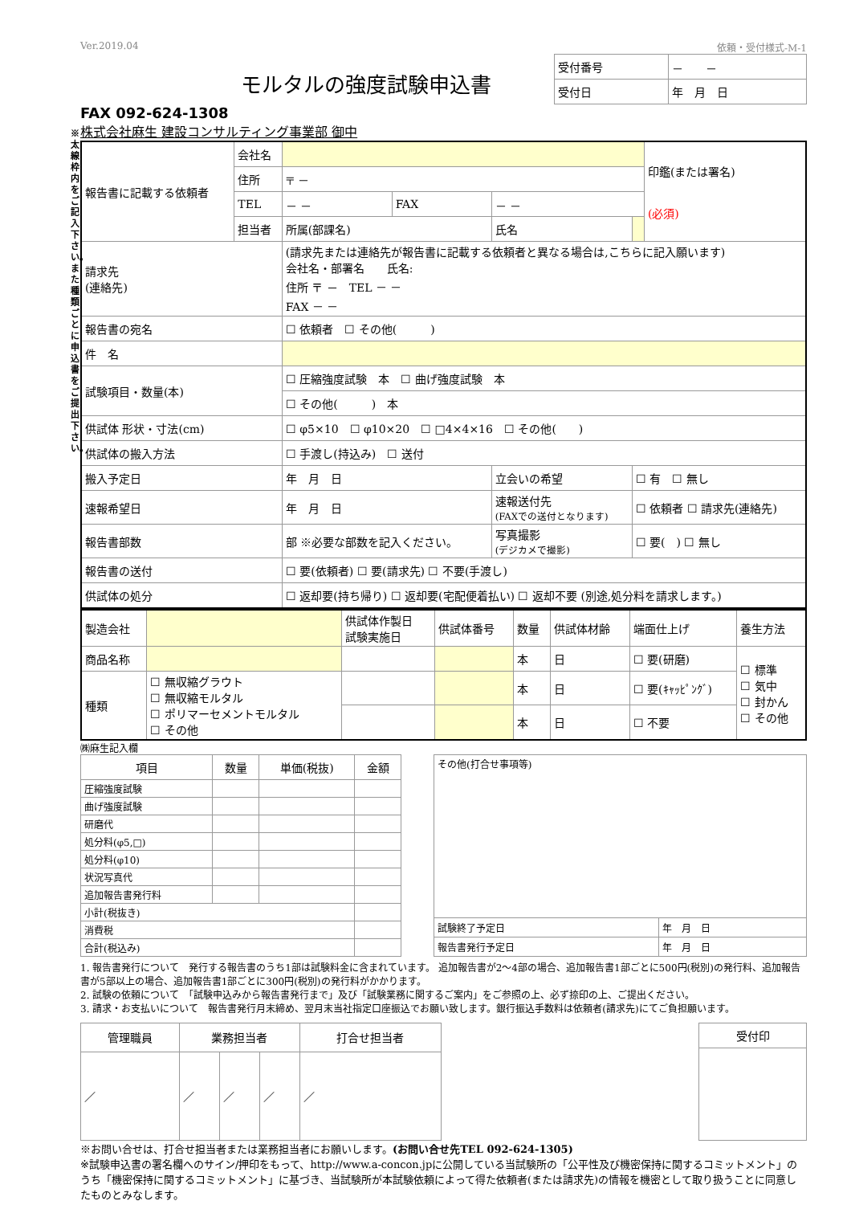※太線枠内をご記入下さい。また種類ごとに申込書をご提出下さい。
Ver.2019.04 依頼・受付様式-M-1
モルタルの強度試験申込書
| 受付番号 | － － |
| 受付日 | 年 月 日 |
FAX 092-624-1308
株式会社麻生 建設コンサルティング事業部 御中
| 報告書に記載する依頼者 | 会社名 | | | | | 印鑑(または署名) (必須) |
| | 住所 | 〒 － | | | | |
| | TEL | － － | FAX | － － | | |
| | 担当者 | 所属(部課名) | | 氏名 | | |
| 請求先 (連絡先) | | (請求先または連絡先が報告書に記載する依頼者と異なる場合は,こちらに記入願います) 会社名・部署名 氏名: 住所 〒 － TEL － － FAX － － | | | | |
| 報告書の宛名 | | ☐ 依頼者 ☐ その他( ) | | | | |
| 件 名 | | | | | | |
| 試験項目・数量(本) | | ☐ 圧縮強度試験 本 ☐ 曲げ強度試験 本 | | | | |
| | | ☐ その他( ) 本 | | | | |
| 供試体 形状・寸法(cm) | | ☐ φ5×10 ☐ φ10×20 ☐ □4×4×16 ☐ その他( ) | | | | |
| 供試体の搬入方法 | | ☐ 手渡し(持込み) ☐ 送付 | | | | |
| 搬入予定日 | | 年 月 日 | | 立会いの希望 | ☐ 有 ☐ 無し | |
| 速報希望日 | | 年 月 日 | | 速報送付先 (FAXでの送付となります) | ☐ 依頼者 ☐ 請求先(連絡先) | |
| 報告書部数 | | 部 ※必要な部数を記入ください。 | | 写真撮影 (デジカメで撮影) | ☐ 要( ) ☐ 無し | |
| 報告書の送付 | | ☐ 要(依頼者) ☐ 要(請求先) ☐ 不要(手渡し) | | | | |
| 供試体の処分 | | ☐ 返却要(持ち帰り) ☐ 返却要(宅配便着払い) ☐ 返却不要 (別途,処分料を請求します。) | | | | |
| 製造会社 | | 供試体作製日 試験実施日 | 供試体番号 | 数量 | 供試体材齢 | 端面仕上げ | 養生方法 |
| 商品名称 | | | | 本 | 日 | ☐ 要(研磨) | ☐ 標準 ☐ 気中 ☐ 封かん ☐ その他 |
| 種類 | ☐ 無収縮グラウト ☐ 無収縮モルタル ☐ ポリマーセメントモルタル ☐ その他 | | | 本 | 日 | ☐ 要(ｷｬｯﾋﾟﾝｸﾞ) | |
| | | | | 本 | 日 | ☐ 不要 | |
㈱麻生記入欄
| 項目 | 数量 | 単価(税抜) | 金額 |
| --- | --- | --- | --- |
| 圧縮強度試験 | | | |
| 曲げ強度試験 | | | |
| 研磨代 | | | |
| 処分料(φ5,□) | | | |
| 処分料(φ10) | | | |
| 状況写真代 | | | |
| 追加報告書発行料 | | | |
| 小計(税抜き) | | | |
| 消費税 | | | |
| 合計(税込み) | | | |
| その他(打合せ事項等) | |
| 試験終了予定日 | 年 月 日 |
| 報告書発行予定日 | 年 月 日 |
1. 報告書発行について　発行する報告書のうち1部は試験料金に含まれています。 追加報告書が2～4部の場合、追加報告書1部ごとに500円(税別)の発行料、追加報告書が5部以上の場合、追加報告書1部ごとに300円(税別)の発行料がかかります。
2. 試験の依頼について　「試験申込みから報告書発行まで」及び「試験業務に関するご案内」をご参照の上、必ず捺印の上、ご提出ください。
3. 請求・お支払いについて　報告書発行月末締め、翌月末当社指定口座振込でお願い致します。銀行振込手数料は依頼者(請求先)にてご負担願います。
| 管理職員 | 業務担当者 | | | 打合せ担当者 |
| --- | --- | --- | --- | --- |
| ／ | ／ | ／ | ／ | ／ |
| 受付印 |
| --- |
※お問い合せは、打合せ担当者または業務担当者にお願いします。(お問い合せ先TEL 092-624-1305)
※試験申込書の署名欄へのサイン/押印をもって、http://www.a-concon.jpに公開している当試験所の「公平性及び機密保持に関するコミットメント」のうち「機密保持に関するコミットメント」に基づき、当試験所が本試験依頼によって得た依頼者(または請求先)の情報を機密として取り扱うことに同意したものとみなします。